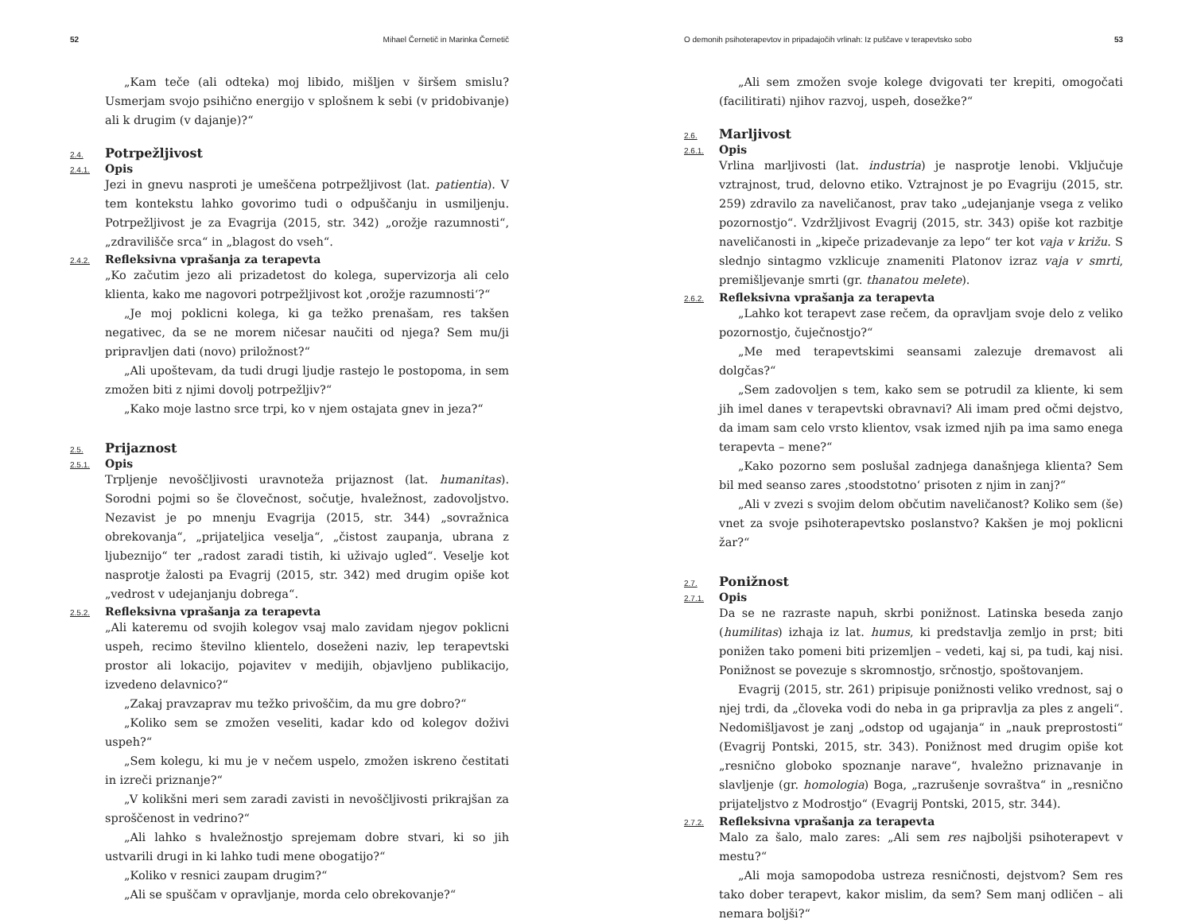52 Mihael Černetič in Marinka Černetič
„Kam teče (ali odteka) moj libido, mišljen v širšem smislu? Usmerjam svojo psihično energijo v splošnem k sebi (v pridobivanje) ali k drugim (v dajanje)?“
2.4. Potrpežljivost
2.4.1. Opis
Jezi in gnevu nasproti je umeščena potrpežljivost (lat. patientia). V tem kontekstu lahko govorimo tudi o odpuščanju in usmiljenju. Potrpežljivost je za Evagrija (2015, str. 342) „orožje razumnosti“, „zdravilišče srca“ in „blagost do vseh“.
2.4.2. Refleksivna vprašanja za terapevta
„Ko začutim jezo ali prizadetost do kolega, supervizorja ali celo klienta, kako me nagovori potrpežljivost kot ‚orožje razumnosti‘?“
„Je moj poklicni kolega, ki ga težko prenašam, res takšen negativec, da se ne morem ničesar naučiti od njega? Sem mu/ji pripravljen dati (novo) priložnost?“
„Ali upoštevam, da tudi drugi ljudje rastejo le postopoma, in sem zmožen biti z njimi dovolj potrpežljiv?“
„Kako moje lastno srce trpi, ko v njem ostajata gnev in jeza?“
2.5. Prijaznost
2.5.1. Opis
Trpljenje nevoščljivosti uravnoteža prijaznost (lat. humanitas). Sorodni pojmi so še človečnost, sočutje, hvaležnost, zadovoljstvo. Nezavist je po mnenju Evagrija (2015, str. 344) „sovražnica obrekovanja“, „prijateljica veselja“, „čistost zaupanja, ubrana z ljubeznijo“ ter „radost zaradi tistih, ki uživajo ugled“. Veselje kot nasprotje žalosti pa Evagrij (2015, str. 342) med drugim opiše kot „vedrost v udejanjanju dobrega“.
2.5.2. Refleksivna vprašanja za terapevta
„Ali kateremu od svojih kolegov vsaj malo zavidam njegov poklicni uspeh, recimo številno klientelo, doseženi naziv, lep terapevtski prostor ali lokacijo, pojavitev v medijih, objavljeno publikacijo, izvedeno delavnico?“
„Zakaj pravzaprav mu težko privoščim, da mu gre dobro?“
„Koliko sem se zmožen veseliti, kadar kdo od kolegov doživi uspeh?“
„Sem kolegu, ki mu je v nečem uspelo, zmožen iskreno čestitati in izreči priznanje?“
„V kolikšni meri sem zaradi zavisti in nevoščljivosti prikrajšan za sproščenost in vedrino?“
„Ali lahko s hvaležnostjo sprejemam dobre stvari, ki so jih ustvarili drugi in ki lahko tudi mene obogatijo?“
„Koliko v resnici zaupam drugim?“
„Ali se spuščam v opravljanje, morda celo obrekovanje?“
O demonih psihoterapevtov in pripadajočih vrlinah: Iz puščave v terapevtsko sobo 53
„Ali sem zmožen svoje kolege dvigovati ter krepiti, omogočati (facilitirati) njihov razvoj, uspeh, dosežke?“
2.6. Marljivost
2.6.1. Opis
Vrlina marljivosti (lat. industria) je nasprotje lenobi. Vključuje vztrajnost, trud, delovno etiko. Vztrajnost je po Evagriju (2015, str. 259) zdravilo za naveličanost, prav tako „udejanjanje vsega z veliko pozornostjo“. Vzdržljivost Evagrij (2015, str. 343) opiše kot razbitje naveličanosti in „kipeče prizadevanje za lepo“ ter kot vaja v križu. S slednjo sintagmo vzklicuje znameniti Platonov izraz vaja v smrti, premišljevanje smrti (gr. thanatou melete).
2.6.2. Refleksivna vprašanja za terapevta
„Lahko kot terapevt zase rečem, da opravljam svoje delo z veliko pozornostjo, čuječnostjo?“
„Me med terapevtskimi seansami zalezuje dremavost ali dolgčas?“
„Sem zadovoljen s tem, kako sem se potrudil za kliente, ki sem jih imel danes v terapevtski obravnavi? Ali imam pred očmi dejstvo, da imam sam celo vrsto klientov, vsak izmed njih pa ima samo enega terapevta – mene?“
„Kako pozorno sem poslušal zadnjega današnjega klienta? Sem bil med seanso zares ‚stoodstotno‘ prisoten z njim in zanj?“
„Ali v zvezi s svojim delom občutim naveličanost? Koliko sem (še) vnet za svoje psihoterapevtsko poslanstvo? Kakšen je moj poklicni žar?“
2.7. Ponižnost
2.7.1. Opis
Da se ne razraste napuh, skrbi ponižnost. Latinska beseda zanjo (humilitas) izhaja iz lat. humus, ki predstavlja zemljo in prst; biti ponižen tako pomeni biti prizemljen – vedeti, kaj si, pa tudi, kaj nisi. Ponižnost se povezuje s skromnostjo, srčnostjo, spoštovanjem.
Evagrij (2015, str. 261) pripisuje ponižnosti veliko vrednost, saj o njej trdi, da „človeka vodi do neba in ga pripravlja za ples z angeli“. Nedomišljavost je zanj „odstop od ugajanja“ in „nauk preprostosti“ (Evagrij Pontski, 2015, str. 343). Ponižnost med drugim opiše kot „resnično globoko spoznanje narave“, hvaležno priznavanje in slavljenje (gr. homologia) Boga, „razrušenje sovraštva“ in „resnično prijateljstvo z Modrostjo“ (Evagrij Pontski, 2015, str. 344).
2.7.2. Refleksivna vprašanja za terapevta
Malo za šalo, malo zares: „Ali sem res najboljši psihoterapevt v mestu?“
„Ali moja samopodoba ustreza resničnosti, dejstvom? Sem res tako dober terapevt, kakor mislim, da sem? Sem manj odličen – ali nemara boljši?“